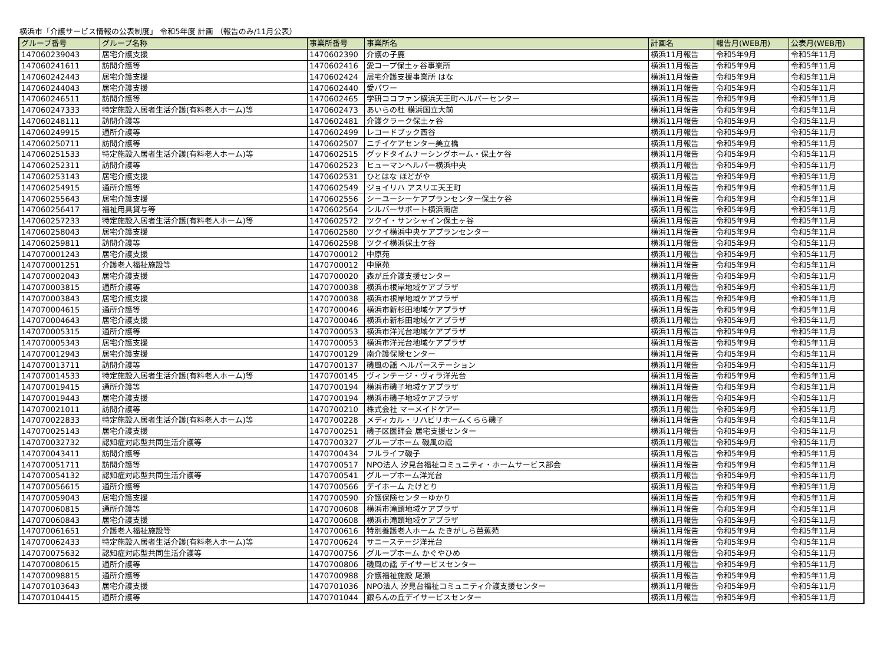横浜市「介護サービス情報の公表制度」 令和5年度 計画 （報告のみ/11月公表）
| グループ番号 | グループ名称 | 事業所番号 | 事業所名 | 計画名 | 報告月(WEB用) | 公表月(WEB用) |
| --- | --- | --- | --- | --- | --- | --- |
| 147060239043 | 居宅介護支援 | 1470602390 | 介護の子鹿 | 横浜11月報告 | 令和5年9月 | 令和5年11月 |
| 147060241611 | 訪問介護等 | 1470602416 | 愛コープ保土ヶ谷事業所 | 横浜11月報告 | 令和5年9月 | 令和5年11月 |
| 147060242443 | 居宅介護支援 | 1470602424 | 居宅介護支援事業所 はな | 横浜11月報告 | 令和5年9月 | 令和5年11月 |
| 147060244043 | 居宅介護支援 | 1470602440 | 愛パワー | 横浜11月報告 | 令和5年9月 | 令和5年11月 |
| 147060246511 | 訪問介護等 | 1470602465 | 学研ココファン横浜天王町ヘルパーセンター | 横浜11月報告 | 令和5年9月 | 令和5年11月 |
| 147060247333 | 特定施設入居者生活介護(有料老人ホーム)等 | 1470602473 | あいらの杜 横浜国立大前 | 横浜11月報告 | 令和5年9月 | 令和5年11月 |
| 147060248111 | 訪問介護等 | 1470602481 | 介護クラーク保土ヶ谷 | 横浜11月報告 | 令和5年9月 | 令和5年11月 |
| 147060249915 | 通所介護等 | 1470602499 | レコードブック西谷 | 横浜11月報告 | 令和5年9月 | 令和5年11月 |
| 147060250711 | 訪問介護等 | 1470602507 | ニチイケアセンター美立橋 | 横浜11月報告 | 令和5年9月 | 令和5年11月 |
| 147060251533 | 特定施設入居者生活介護(有料老人ホーム)等 | 1470602515 | グッドタイムナーシングホーム・保土ケ谷 | 横浜11月報告 | 令和5年9月 | 令和5年11月 |
| 147060252311 | 訪問介護等 | 1470602523 | ヒューマンヘルパー横浜中央 | 横浜11月報告 | 令和5年9月 | 令和5年11月 |
| 147060253143 | 居宅介護支援 | 1470602531 | ひとはな ほどがや | 横浜11月報告 | 令和5年9月 | 令和5年11月 |
| 147060254915 | 通所介護等 | 1470602549 | ジョイリハ アスリエ天王町 | 横浜11月報告 | 令和5年9月 | 令和5年11月 |
| 147060255643 | 居宅介護支援 | 1470602556 | シーユーシーケアプランセンター保土ケ谷 | 横浜11月報告 | 令和5年9月 | 令和5年11月 |
| 147060256417 | 福祉用具貸与等 | 1470602564 | シルバーサポート横浜南店 | 横浜11月報告 | 令和5年9月 | 令和5年11月 |
| 147060257233 | 特定施設入居者生活介護(有料老人ホーム)等 | 1470602572 | ツクイ・サンシャイン保土ヶ谷 | 横浜11月報告 | 令和5年9月 | 令和5年11月 |
| 147060258043 | 居宅介護支援 | 1470602580 | ツクイ横浜中央ケアプランセンター | 横浜11月報告 | 令和5年9月 | 令和5年11月 |
| 147060259811 | 訪問介護等 | 1470602598 | ツクイ横浜保土ケ谷 | 横浜11月報告 | 令和5年9月 | 令和5年11月 |
| 147070001243 | 居宅介護支援 | 1470700012 | 中原苑 | 横浜11月報告 | 令和5年9月 | 令和5年11月 |
| 147070001251 | 介護老人福祉施設等 | 1470700012 | 中原苑 | 横浜11月報告 | 令和5年9月 | 令和5年11月 |
| 147070002043 | 居宅介護支援 | 1470700020 | 森が丘介護支援センター | 横浜11月報告 | 令和5年9月 | 令和5年11月 |
| 147070003815 | 通所介護等 | 1470700038 | 横浜市根岸地域ケアプラザ | 横浜11月報告 | 令和5年9月 | 令和5年11月 |
| 147070003843 | 居宅介護支援 | 1470700038 | 横浜市根岸地域ケアプラザ | 横浜11月報告 | 令和5年9月 | 令和5年11月 |
| 147070004615 | 通所介護等 | 1470700046 | 横浜市新杉田地域ケアプラザ | 横浜11月報告 | 令和5年9月 | 令和5年11月 |
| 147070004643 | 居宅介護支援 | 1470700046 | 横浜市新杉田地域ケアプラザ | 横浜11月報告 | 令和5年9月 | 令和5年11月 |
| 147070005315 | 通所介護等 | 1470700053 | 横浜市洋光台地域ケアプラザ | 横浜11月報告 | 令和5年9月 | 令和5年11月 |
| 147070005343 | 居宅介護支援 | 1470700053 | 横浜市洋光台地域ケアプラザ | 横浜11月報告 | 令和5年9月 | 令和5年11月 |
| 147070012943 | 居宅介護支援 | 1470700129 | 南介護保険センター | 横浜11月報告 | 令和5年9月 | 令和5年11月 |
| 147070013711 | 訪問介護等 | 1470700137 | 磯風の謡 ヘルパーステーション | 横浜11月報告 | 令和5年9月 | 令和5年11月 |
| 147070014533 | 特定施設入居者生活介護(有料老人ホーム)等 | 1470700145 | ヴィンテージ・ヴィラ洋光台 | 横浜11月報告 | 令和5年9月 | 令和5年11月 |
| 147070019415 | 通所介護等 | 1470700194 | 横浜市磯子地域ケアプラザ | 横浜11月報告 | 令和5年9月 | 令和5年11月 |
| 147070019443 | 居宅介護支援 | 1470700194 | 横浜市磯子地域ケアプラザ | 横浜11月報告 | 令和5年9月 | 令和5年11月 |
| 147070021011 | 訪問介護等 | 1470700210 | 株式会社 マーメイドケアー | 横浜11月報告 | 令和5年9月 | 令和5年11月 |
| 147070022833 | 特定施設入居者生活介護(有料老人ホーム)等 | 1470700228 | メディカル・リハビリホームくらら磯子 | 横浜11月報告 | 令和5年9月 | 令和5年11月 |
| 147070025143 | 居宅介護支援 | 1470700251 | 磯子区医師会 居宅支援センター | 横浜11月報告 | 令和5年9月 | 令和5年11月 |
| 147070032732 | 認知症対応型共同生活介護等 | 1470700327 | グループホーム 磯風の謡 | 横浜11月報告 | 令和5年9月 | 令和5年11月 |
| 147070043411 | 訪問介護等 | 1470700434 | フルライフ磯子 | 横浜11月報告 | 令和5年9月 | 令和5年11月 |
| 147070051711 | 訪問介護等 | 1470700517 | NPO法人 汐見台福祉コミュニティ・ホームサービス部会 | 横浜11月報告 | 令和5年9月 | 令和5年11月 |
| 147070054132 | 認知症対応型共同生活介護等 | 1470700541 | グループホーム洋光台 | 横浜11月報告 | 令和5年9月 | 令和5年11月 |
| 147070056615 | 通所介護等 | 1470700566 | デイホーム たけとり | 横浜11月報告 | 令和5年9月 | 令和5年11月 |
| 147070059043 | 居宅介護支援 | 1470700590 | 介護保険センターゆかり | 横浜11月報告 | 令和5年9月 | 令和5年11月 |
| 147070060815 | 通所介護等 | 1470700608 | 横浜市滝頭地域ケアプラザ | 横浜11月報告 | 令和5年9月 | 令和5年11月 |
| 147070060843 | 居宅介護支援 | 1470700608 | 横浜市滝頭地域ケアプラザ | 横浜11月報告 | 令和5年9月 | 令和5年11月 |
| 147070061651 | 介護老人福祉施設等 | 1470700616 | 特別養護老人ホーム たきがしら芭蕉苑 | 横浜11月報告 | 令和5年9月 | 令和5年11月 |
| 147070062433 | 特定施設入居者生活介護(有料老人ホーム)等 | 1470700624 | サニーステージ洋光台 | 横浜11月報告 | 令和5年9月 | 令和5年11月 |
| 147070075632 | 認知症対応型共同生活介護等 | 1470700756 | グループホーム かぐやひめ | 横浜11月報告 | 令和5年9月 | 令和5年11月 |
| 147070080615 | 通所介護等 | 1470700806 | 磯風の謡 デイサービスセンター | 横浜11月報告 | 令和5年9月 | 令和5年11月 |
| 147070098815 | 通所介護等 | 1470700988 | 介護福祉施設 尾瀬 | 横浜11月報告 | 令和5年9月 | 令和5年11月 |
| 147070103643 | 居宅介護支援 | 1470701036 | NPO法人 汐見台福祉コミュニティ介護支援センター | 横浜11月報告 | 令和5年9月 | 令和5年11月 |
| 147070104415 | 通所介護等 | 1470701044 | 銀らんの丘デイサービスセンター | 横浜11月報告 | 令和5年9月 | 令和5年11月 |